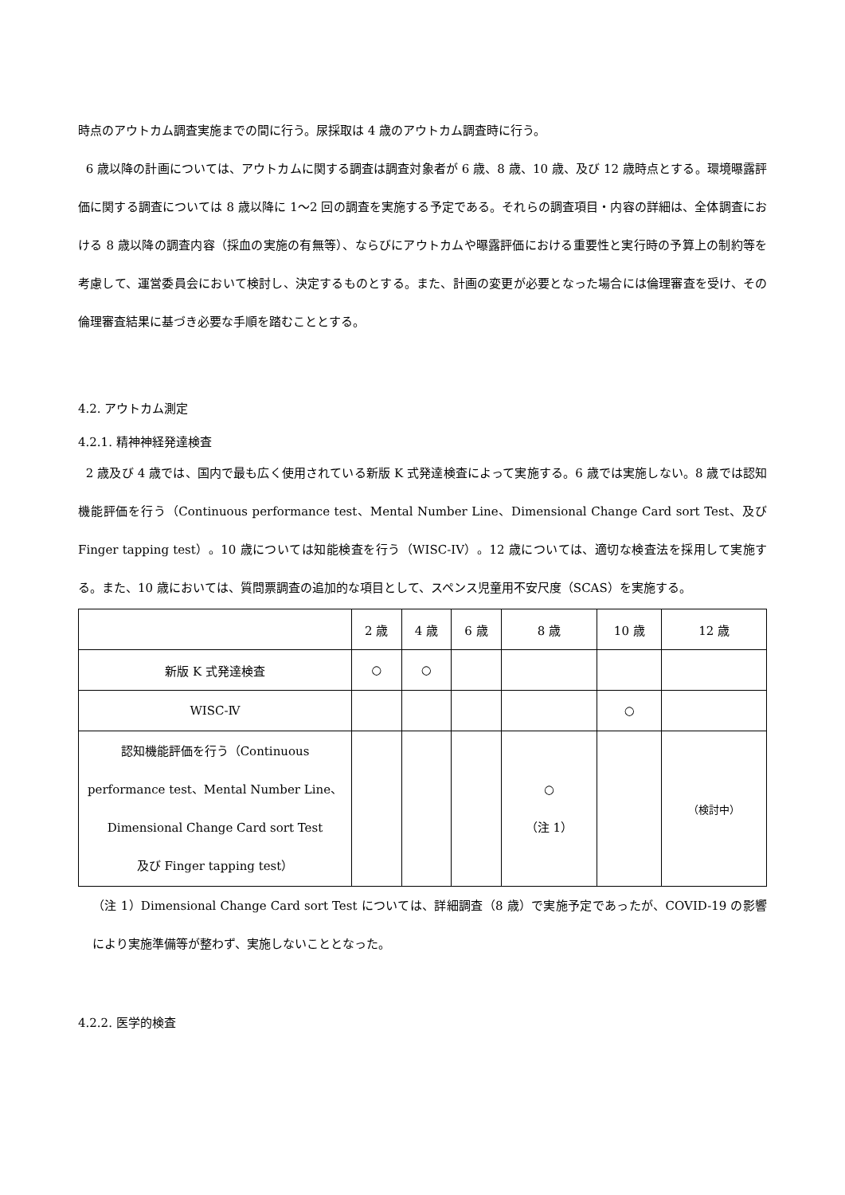時点のアウトカム調査実施までの間に行う。尿採取は 4 歳のアウトカム調査時に行う。
6 歳以降の計画については、アウトカムに関する調査は調査対象者が 6 歳、8 歳、10 歳、及び 12 歳時点とする。環境曝露評価に関する調査については 8 歳以降に 1～2 回の調査を実施する予定である。それらの調査項目・内容の詳細は、全体調査における 8 歳以降の調査内容（採血の実施の有無等）、ならびにアウトカムや曝露評価における重要性と実行時の予算上の制約等を考慮して、運営委員会において検討し、決定するものとする。また、計画の変更が必要となった場合には倫理審査を受け、その倫理審査結果に基づき必要な手順を踏むこととする。
4.2. アウトカム測定
4.2.1. 精神神経発達検査
2 歳及び 4 歳では、国内で最も広く使用されている新版 K 式発達検査によって実施する。6 歳では実施しない。8 歳では認知機能評価を行う（Continuous performance test、Mental Number Line、Dimensional Change Card sort Test、及び Finger tapping test）。10 歳については知能検査を行う（WISC-IV）。12 歳については、適切な検査法を採用して実施する。また、10 歳においては、質問票調査の追加的な項目として、スペンス児童用不安尺度（SCAS）を実施する。
| | 2 歳 | 4 歳 | 6 歳 | 8 歳 | 10 歳 | 12 歳 |
| 新版 K 式発達検査 | ○ | ○ | | | | |
| WISC-Ⅳ | | | | | ○ | |
| 認知機能評価を行う（Continuous performance test、Mental Number Line、 Dimensional Change Card sort Test 及び Finger tapping test） | | | | ○ （注 1） | | （検討中） |
（注 1）Dimensional Change Card sort Test については、詳細調査（8 歳）で実施予定であったが、COVID-19 の影響により実施準備等が整わず、実施しないこととなった。
4.2.2. 医学的検査